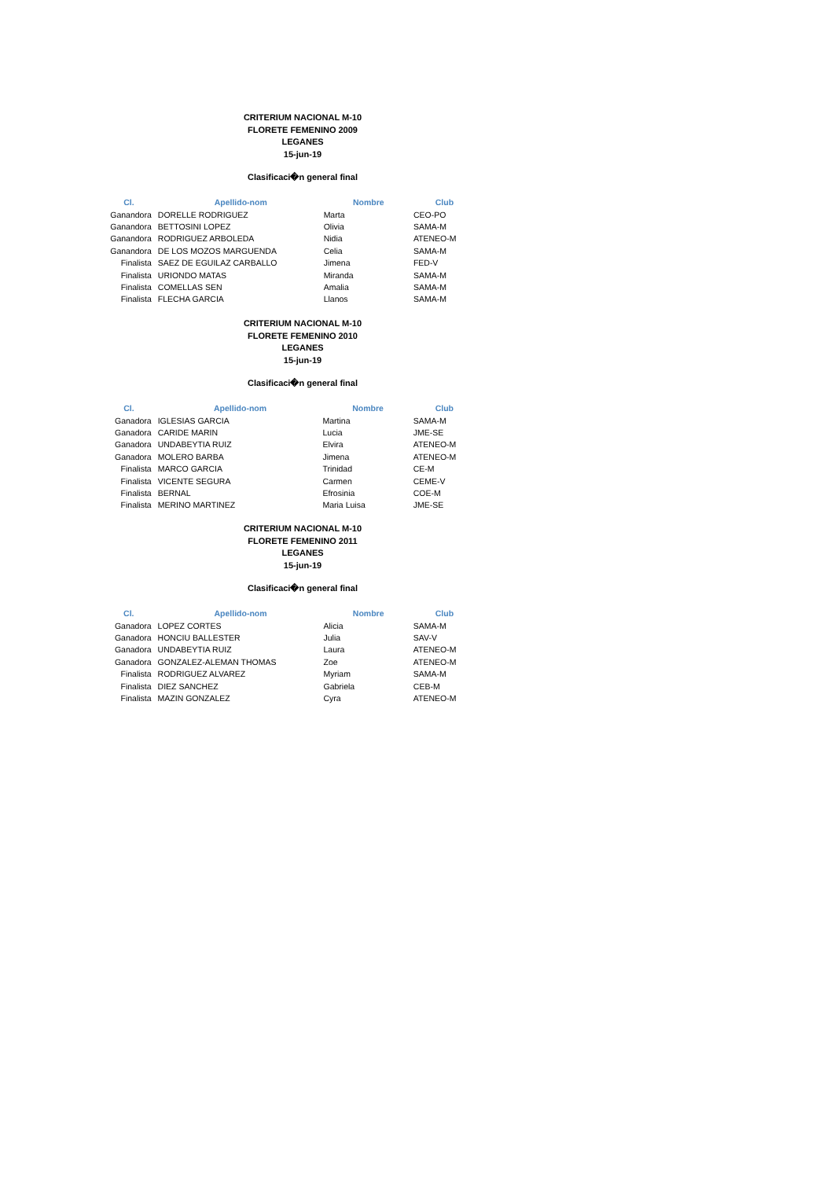CRITERIUM NACIONAL M-10
FLORETE FEMENINO 2009
LEGANES
15-jun-19
Clasificaci�n general final
| Cl. | Apellido-nom | Nombre | Club |
| --- | --- | --- | --- |
| Ganandora | DORELLE RODRIGUEZ | Marta | CEO-PO |
| Ganandora | BETTOSINI LOPEZ | Olivia | SAMA-M |
| Ganandora | RODRIGUEZ ARBOLEDA | Nidia | ATENEO-M |
| Ganandora | DE LOS MOZOS MARGUENDA | Celia | SAMA-M |
| Finalista | SAEZ DE EGUILAZ CARBALLO | Jimena | FED-V |
| Finalista | URIONDO MATAS | Miranda | SAMA-M |
| Finalista | COMELLAS SEN | Amalia | SAMA-M |
| Finalista | FLECHA GARCIA | Llanos | SAMA-M |
CRITERIUM NACIONAL M-10
FLORETE FEMENINO 2010
LEGANES
15-jun-19
Clasificaci�n general final
| Cl. | Apellido-nom | Nombre | Club |
| --- | --- | --- | --- |
| Ganadora | IGLESIAS GARCIA | Martina | SAMA-M |
| Ganadora | CARIDE MARIN | Lucia | JME-SE |
| Ganadora | UNDABEYTIA RUIZ | Elvira | ATENEO-M |
| Ganadora | MOLERO BARBA | Jimena | ATENEO-M |
| Finalista | MARCO GARCIA | Trinidad | CE-M |
| Finalista | VICENTE SEGURA | Carmen | CEME-V |
| Finalista | BERNAL | Efrosinia | COE-M |
| Finalista | MERINO MARTINEZ | Maria Luisa | JME-SE |
CRITERIUM NACIONAL M-10
FLORETE FEMENINO 2011
LEGANES
15-jun-19
Clasificaci�n general final
| Cl. | Apellido-nom | Nombre | Club |
| --- | --- | --- | --- |
| Ganadora | LOPEZ CORTES | Alicia | SAMA-M |
| Ganadora | HONCIU BALLESTER | Julia | SAV-V |
| Ganadora | UNDABEYTIA RUIZ | Laura | ATENEO-M |
| Ganadora | GONZALEZ-ALEMAN THOMAS | Zoe | ATENEO-M |
| Finalista | RODRIGUEZ ALVAREZ | Myriam | SAMA-M |
| Finalista | DIEZ SANCHEZ | Gabriela | CEB-M |
| Finalista | MAZIN GONZALEZ | Cyra | ATENEO-M |